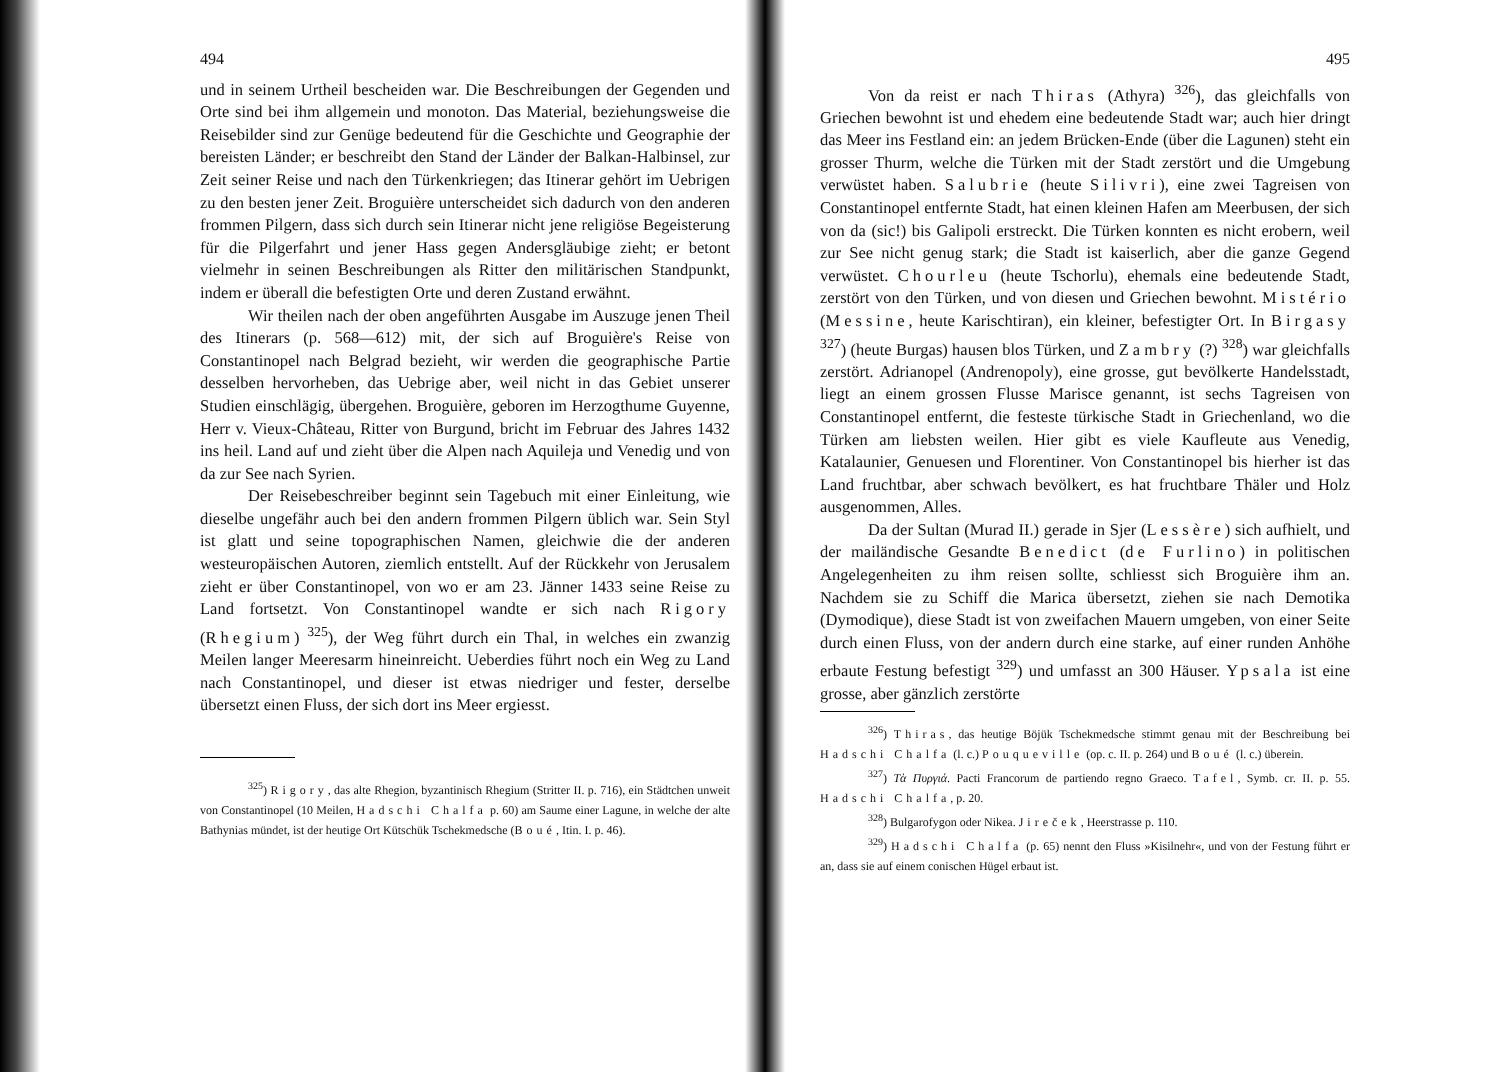494
und in seinem Urtheil bescheiden war. Die Beschreibungen der Gegenden und Orte sind bei ihm allgemein und monoton. Das Material, beziehungsweise die Reisebilder sind zur Genüge bedeutend für die Geschichte und Geographie der bereisten Länder; er beschreibt den Stand der Länder der Balkan-Halbinsel, zur Zeit seiner Reise und nach den Türkenkriegen; das Itinerar gehört im Uebrigen zu den besten jener Zeit. Broguière unterscheidet sich dadurch von den anderen frommen Pilgern, dass sich durch sein Itinerar nicht jene religiöse Begeisterung für die Pilgerfahrt und jener Hass gegen Andersgläubige zieht; er betont vielmehr in seinen Beschreibungen als Ritter den militärischen Standpunkt, indem er überall die befestigten Orte und deren Zustand erwähnt.
Wir theilen nach der oben angeführten Ausgabe im Auszuge jenen Theil des Itinerars (p. 568—612) mit, der sich auf Broguière's Reise von Constantinopel nach Belgrad bezieht, wir werden die geographische Partie desselben hervorheben, das Uebrige aber, weil nicht in das Gebiet unserer Studien einschlägig, übergehen. Broguière, geboren im Herzogthume Guyenne, Herr v. Vieux-Château, Ritter von Burgund, bricht im Februar des Jahres 1432 ins heil. Land auf und zieht über die Alpen nach Aquileja und Venedig und von da zur See nach Syrien.
Der Reisebeschreiber beginnt sein Tagebuch mit einer Einleitung, wie dieselbe ungefähr auch bei den andern frommen Pilgern üblich war. Sein Styl ist glatt und seine topographischen Namen, gleichwie die der anderen westeuropäischen Autoren, ziemlich entstellt. Auf der Rückkehr von Jerusalem zieht er über Constantinopel, von wo er am 23. Jänner 1433 seine Reise zu Land fortsetzt. Von Constantinopel wandte er sich nach Rigory (Rhegium) <sup>325</sup>), der Weg führt durch ein Thal, in welches ein zwanzig Meilen langer Meeresarm hineinreicht. Ueberdies führt noch ein Weg zu Land nach Constantinopel, und dieser ist etwas niedriger und fester, derselbe übersetzt einen Fluss, der sich dort ins Meer ergiesst.
<sup>325</sup>) Rigory, das alte Rhegion, byzantinisch Rhegium (Stritter II. p. 716), ein Städtchen unweit von Constantinopel (10 Meilen, Hadschi Chalfa p. 60) am Saume einer Lagune, in welche der alte Bathynias mündet, ist der heutige Ort Kütschük Tschekmedsche (Boué, Itin. I. p. 46).
495
Von da reist er nach Thiras (Athyra) <sup>326</sup>), das gleichfalls von Griechen bewohnt ist und ehedem eine bedeutende Stadt war; auch hier dringt das Meer ins Festland ein: an jedem Brücken-Ende (über die Lagunen) steht ein grosser Thurm, welche die Türken mit der Stadt zerstört und die Umgebung verwüstet haben. Salubrie (heute Silivri), eine zwei Tagreisen von Constantinopel entfernte Stadt, hat einen kleinen Hafen am Meerbusen, der sich von da (sic!) bis Galipoli erstreckt. Die Türken konnten es nicht erobern, weil zur See nicht genug stark; die Stadt ist kaiserlich, aber die ganze Gegend verwüstet. Chourleu (heute Tschorlu), ehemals eine bedeutende Stadt, zerstört von den Türken, und von diesen und Griechen bewohnt. Mistério (Messine, heute Karischtiran), ein kleiner, befestigter Ort. In Birgasy <sup>327</sup>) (heute Burgas) hausen blos Türken, und Zambry (?) <sup>328</sup>) war gleichfalls zerstört. Adrianopel (Andrenopoly), eine grosse, gut bevölkerte Handelsstadt, liegt an einem grossen Flusse Marisce genannt, ist sechs Tagreisen von Constantinopel entfernt, die festeste türkische Stadt in Griechenland, wo die Türken am liebsten weilen. Hier gibt es viele Kaufleute aus Venedig, Katalaunier, Genuesen und Florentiner. Von Constantinopel bis hierher ist das Land fruchtbar, aber schwach bevölkert, es hat fruchtbare Thäler und Holz ausgenommen, Alles.
Da der Sultan (Murad II.) gerade in Sjer (Lessère) sich aufhielt, und der mailändische Gesandte Benedict (de Furlino) in politischen Angelegenheiten zu ihm reisen sollte, schliesst sich Broguière ihm an. Nachdem sie zu Schiff die Marica übersetzt, ziehen sie nach Demotika (Dymodique), diese Stadt ist von zweifachen Mauern umgeben, von einer Seite durch einen Fluss, von der andern durch eine starke, auf einer runden Anhöhe erbaute Festung befestigt <sup>329</sup>) und umfasst an 300 Häuser. Ypsala ist eine grosse, aber gänzlich zerstörte
<sup>326</sup>) Thiras, das heutige Böjük Tschekmedsche stimmt genau mit der Beschreibung bei Hadschi Chalfa (l. c.) Pouqueville (op. c. II. p. 264) und Boué (l. c.) überein.
<sup>327</sup>) Τὰ Πυργιά. Pacti Francorum de partiendo regno Graeco. Tafel, Symb. cr. II. p. 55. Hadschi Chalfa, p. 20.
<sup>328</sup>) Bulgarofygon oder Nikea. Jireček, Heerstrasse p. 110.
<sup>329</sup>) Hadschi Chalfa (p. 65) nennt den Fluss »Kisilnehr«, und von der Festung führt er an, dass sie auf einem conischen Hügel erbaut ist.